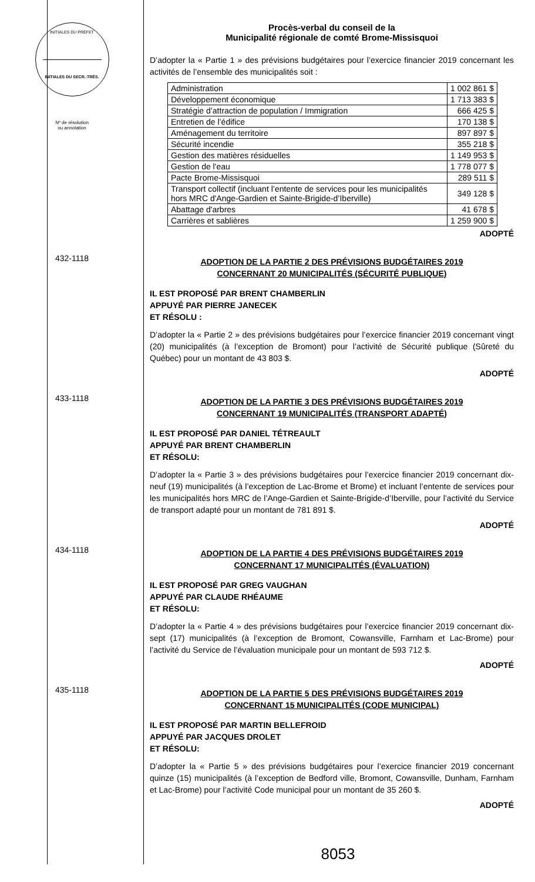INITIALES DU PRÉFET
INITIALES DU SECR.-TRÉS.
Nº de résolution
ou annotation
Procès-verbal du conseil de la
Municipalité régionale de comté Brome-Missisquoi
D’adopter la « Partie 1 » des prévisions budgétaires pour l’exercice financier 2019 concernant les activités de l’ensemble des municipalités soit :
| Administration | 1 002 861 $ |
| Développement économique | 1 713 383 $ |
| Stratégie d’attraction de population / Immigration | 666 425 $ |
| Entretien de l’édifice | 170 138 $ |
| Aménagement du territoire | 897 897 $ |
| Sécurité incendie | 355 218 $ |
| Gestion des matières résiduelles | 1 149 953 $ |
| Gestion de l'eau | 1 778 077 $ |
| Pacte Brome-Missisquoi | 289 511 $ |
| Transport collectif (incluant l’entente de services pour les municipalités hors MRC d'Ange-Gardien et Sainte-Brigide-d’Iberville) | 349 128 $ |
| Abattage d'arbres | 41 678 $ |
| Carrières et sablières | 1 259 900 $ |
ADOPTÉ
432-1118
ADOPTION DE LA PARTIE 2 DES PRÉVISIONS BUDGÉTAIRES 2019
CONCERNANT 20 MUNICIPALITÉS (SÉCURITÉ PUBLIQUE)
IL EST PROPOSÉ PAR BRENT CHAMBERLIN
APPUYÉ PAR PIERRE JANECEK
ET RÉSOLU :
D’adopter la « Partie 2 » des prévisions budgétaires pour l’exercice financier 2019 concernant vingt (20) municipalités (à l’exception de Bromont) pour l’activité de Sécurité publique (Sûreté du Québec) pour un montant de 43 803 $.
ADOPTÉ
433-1118
ADOPTION DE LA PARTIE 3 DES PRÉVISIONS BUDGÉTAIRES 2019
CONCERNANT 19 MUNICIPALITÉS (TRANSPORT ADAPTÉ)
IL EST PROPOSÉ PAR DANIEL TÉTREAULT
APPUYÉ PAR BRENT CHAMBERLIN
ET RÉSOLU:
D’adopter la « Partie 3 » des prévisions budgétaires pour l’exercice financier 2019 concernant dix-neuf (19) municipalités (à l’exception de Lac-Brome et Brome) et incluant l’entente de services pour les municipalités hors MRC de l’Ange-Gardien et Sainte-Brigide-d’Iberville, pour l’activité du Service de transport adapté pour un montant de 781 891 $.
ADOPTÉ
434-1118
ADOPTION DE LA PARTIE 4 DES PRÉVISIONS BUDGÉTAIRES 2019
CONCERNANT 17 MUNICIPALITÉS (ÉVALUATION)
IL EST PROPOSÉ PAR GREG VAUGHAN
APPUYÉ PAR CLAUDE RHÉAUME
ET RÉSOLU:
D’adopter la « Partie 4 » des prévisions budgétaires pour l’exercice financier 2019 concernant dix-sept (17) municipalités (à l’exception de Bromont, Cowansville, Farnham et Lac-Brome) pour l’activité du Service de l’évaluation municipale pour un montant de 593 712 $.
ADOPTÉ
435-1118
ADOPTION DE LA PARTIE 5 DES PRÉVISIONS BUDGÉTAIRES 2019
CONCERNANT 15 MUNICIPALITÉS (CODE MUNICIPAL)
IL EST PROPOSÉ PAR MARTIN BELLEFROID
APPUYÉ PAR JACQUES DROLET
ET RÉSOLU:
D’adopter la « Partie 5 » des prévisions budgétaires pour l’exercice financier 2019 concernant quinze (15) municipalités (à l’exception de Bedford ville, Bromont, Cowansville, Dunham, Farnham et Lac-Brome) pour l’activité Code municipal pour un montant de 35 260 $.
ADOPTÉ
8053